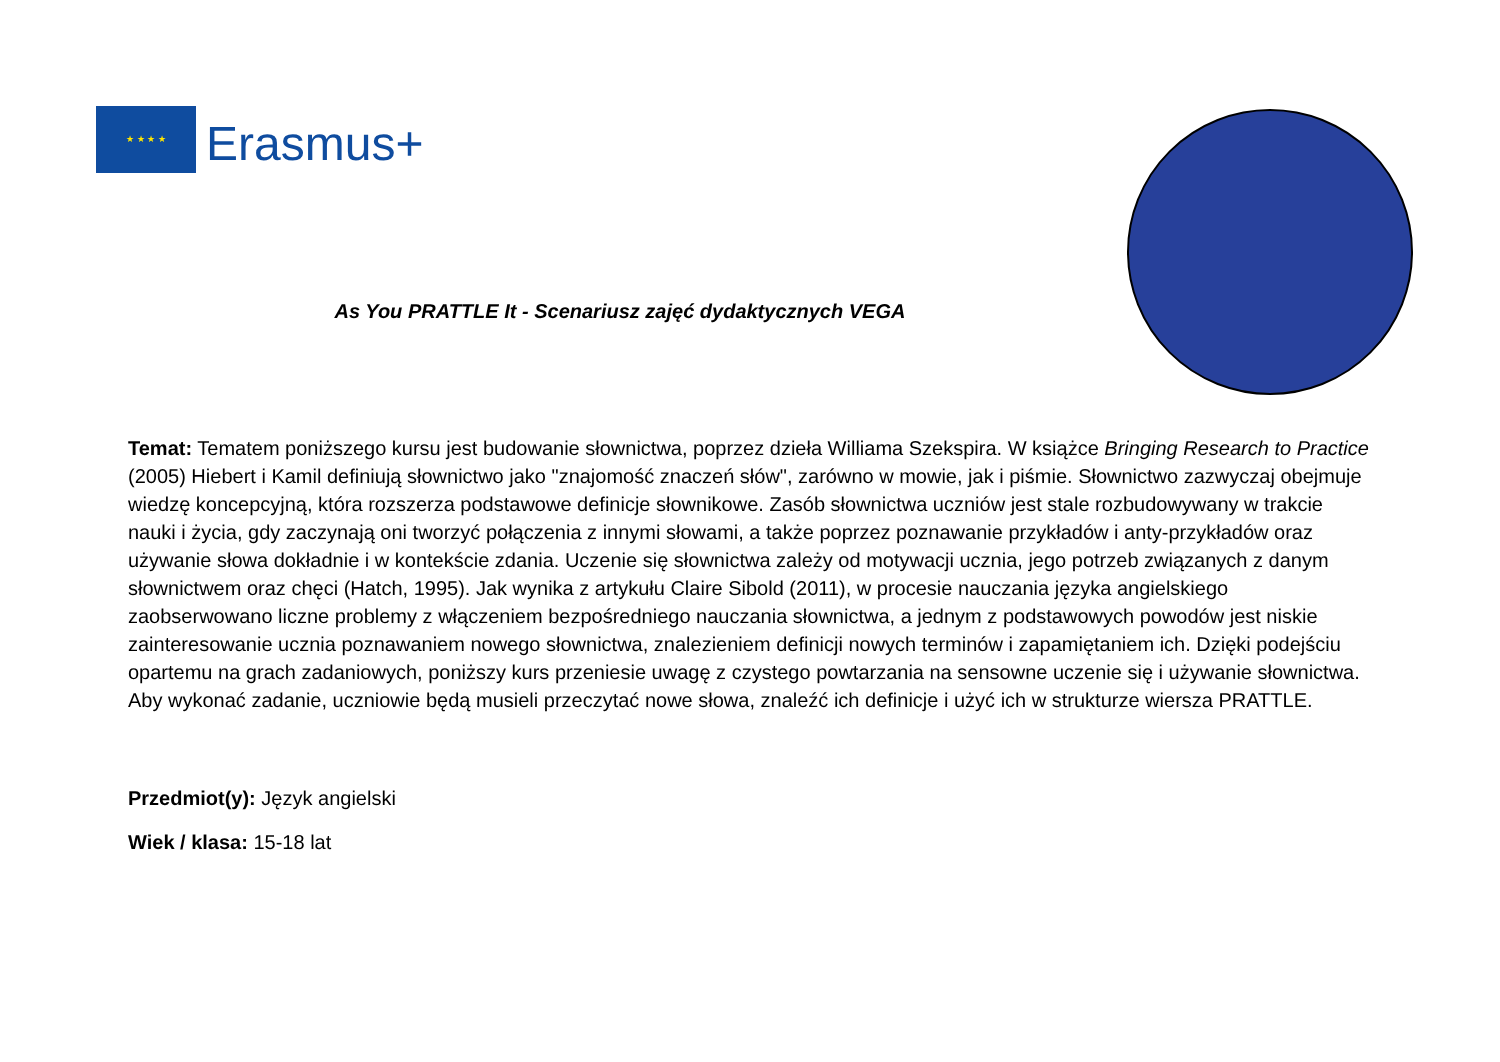★ ★ ★ ★
Erasmus+
As You PRATTLE It - Scenariusz zajęć dydaktycznych VEGA
Temat: Tematem poniższego kursu jest budowanie słownictwa, poprzez dzieła Williama Szekspira. W książce Bringing Research to Practice (2005) Hiebert i Kamil definiują słownictwo jako "znajomość znaczeń słów", zarówno w mowie, jak i piśmie. Słownictwo zazwyczaj obejmuje wiedzę koncepcyjną, która rozszerza podstawowe definicje słownikowe. Zasób słownictwa uczniów jest stale rozbudowywany w trakcie nauki i życia, gdy zaczynają oni tworzyć połączenia z innymi słowami, a także poprzez poznawanie przykładów i anty-przykładów oraz używanie słowa dokładnie i w kontekście zdania. Uczenie się słownictwa zależy od motywacji ucznia, jego potrzeb związanych z danym słownictwem oraz chęci (Hatch, 1995). Jak wynika z artykułu Claire Sibold (2011), w procesie nauczania języka angielskiego zaobserwowano liczne problemy z włączeniem bezpośredniego nauczania słownictwa, a jednym z podstawowych powodów jest niskie zainteresowanie ucznia poznawaniem nowego słownictwa, znalezieniem definicji nowych terminów i zapamiętaniem ich. Dzięki podejściu opartemu na grach zadaniowych, poniższy kurs przeniesie uwagę z czystego powtarzania na sensowne uczenie się i używanie słownictwa. Aby wykonać zadanie, uczniowie będą musieli przeczytać nowe słowa, znaleźć ich definicje i użyć ich w strukturze wiersza PRATTLE.
Przedmiot(y): Język angielski
Wiek / klasa: 15-18 lat